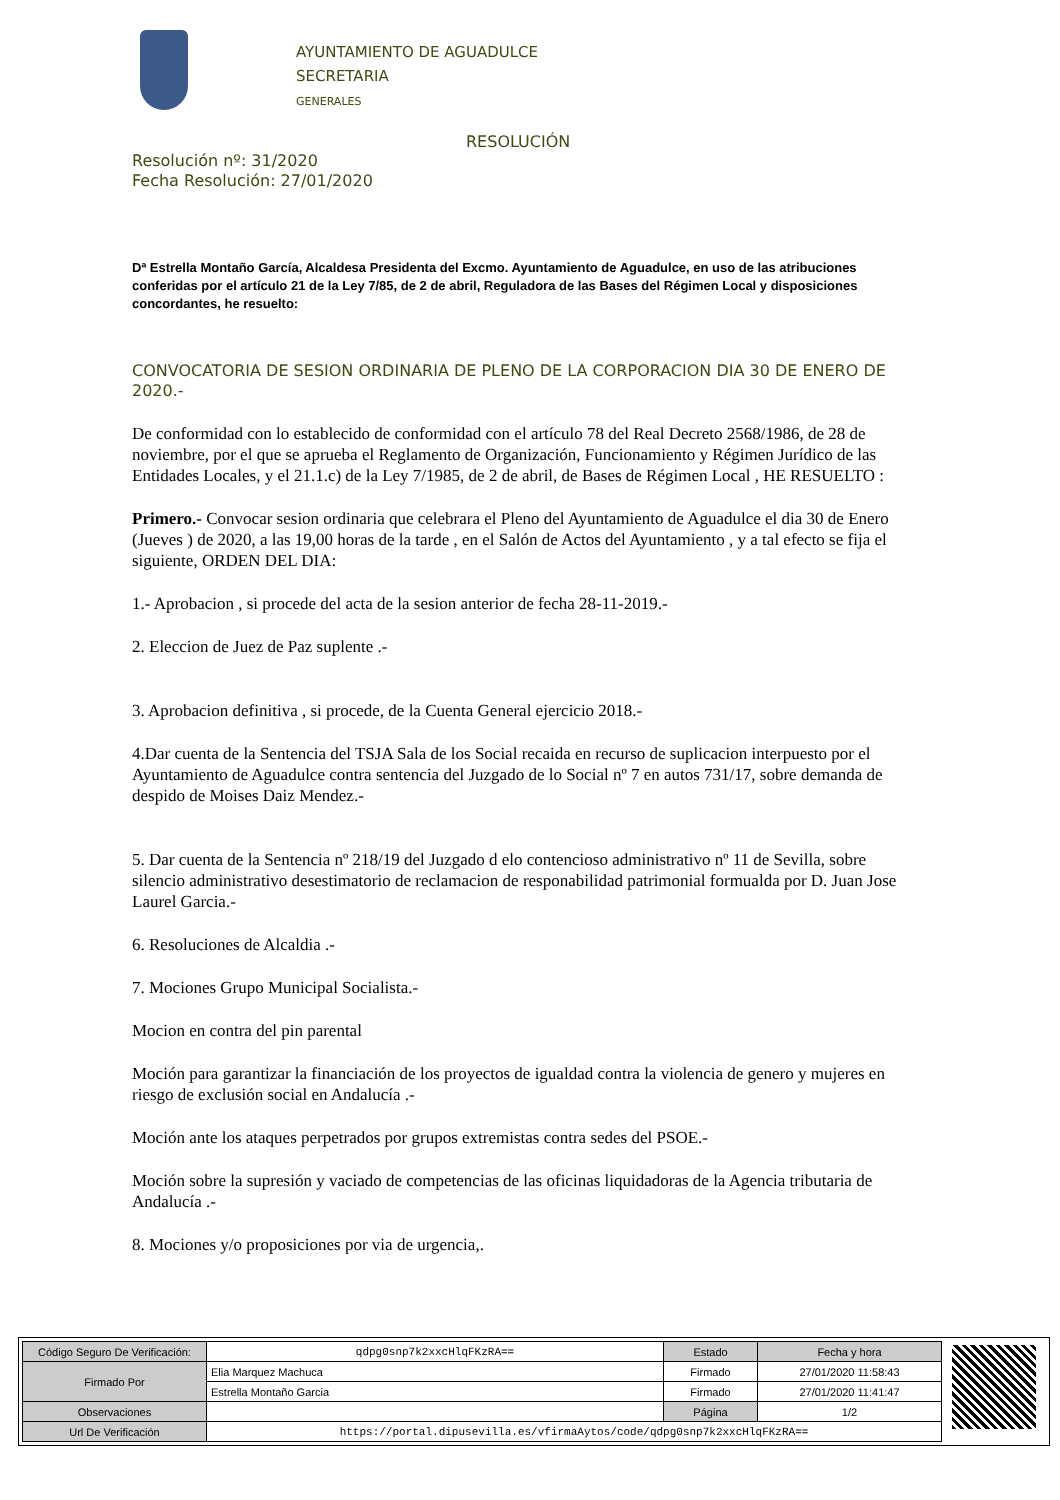AYUNTAMIENTO DE AGUADULCE
SECRETARIA
GENERALES
RESOLUCIÓN
Resolución nº: 31/2020
Fecha Resolución: 27/01/2020
Dª Estrella Montaño García, Alcaldesa Presidenta del Excmo. Ayuntamiento de Aguadulce, en uso de las atribuciones conferidas por el artículo 21 de la Ley 7/85, de 2 de abril, Reguladora de las Bases del Régimen Local y disposiciones concordantes, he resuelto:
CONVOCATORIA DE SESION ORDINARIA DE PLENO DE LA CORPORACION DIA 30 DE ENERO DE 2020.-
De conformidad con lo establecido de conformidad con el artículo 78 del Real Decreto 2568/1986, de 28 de noviembre, por el que se aprueba el Reglamento de Organización, Funcionamiento y Régimen Jurídico de las Entidades Locales, y el 21.1.c) de la Ley 7/1985, de 2 de abril, de Bases de Régimen Local , HE RESUELTO :
Primero.- Convocar sesion ordinaria que celebrara el Pleno del Ayuntamiento de Aguadulce el dia 30 de Enero (Jueves ) de 2020, a las 19,00 horas de la tarde , en el Salón de Actos del Ayuntamiento , y a tal efecto se fija el siguiente, ORDEN DEL DIA:
1.- Aprobacion , si procede del acta de la sesion anterior de fecha 28-11-2019.-
2. Eleccion de Juez de Paz suplente .-
3. Aprobacion definitiva , si procede, de la Cuenta General ejercicio 2018.-
4.Dar cuenta de la Sentencia del TSJA Sala de los Social recaida en recurso de suplicacion interpuesto por el Ayuntamiento de Aguadulce contra sentencia del Juzgado de lo Social nº 7 en autos 731/17, sobre demanda de despido de Moises Daiz Mendez.-
5. Dar cuenta de la Sentencia nº 218/19 del Juzgado d elo contencioso administrativo nº 11 de Sevilla, sobre silencio administrativo desestimatorio de reclamacion de responabilidad patrimonial formualda por D. Juan Jose Laurel Garcia.-
6. Resoluciones de Alcaldia .-
7. Mociones Grupo Municipal Socialista.-
Mocion en contra del pin parental
Moción para garantizar la financiación de los proyectos de igualdad contra la violencia de genero y mujeres en riesgo de exclusión social en Andalucía .-
Moción ante los ataques perpetrados por grupos extremistas contra sedes del PSOE.-
Moción sobre la supresión y vaciado de competencias de las oficinas liquidadoras de la Agencia tributaria de Andalucía .-
8. Mociones y/o proposiciones por via de urgencia,.
| Código Seguro De Verificación: | qdpg0snp7k2xxcHlqFKzRA== | Estado | Fecha y hora |
| Firmado Por | Elia Marquez Machuca | Firmado | 27/01/2020 11:58:43 |
| | Estrella Montaño Garcia | Firmado | 27/01/2020 11:41:47 |
| Observaciones | | Página | 1/2 |
| Url De Verificación | https://portal.dipusevilla.es/vfirmaAytos/code/qdpg0snp7k2xxcHlqFKzRA== | | |